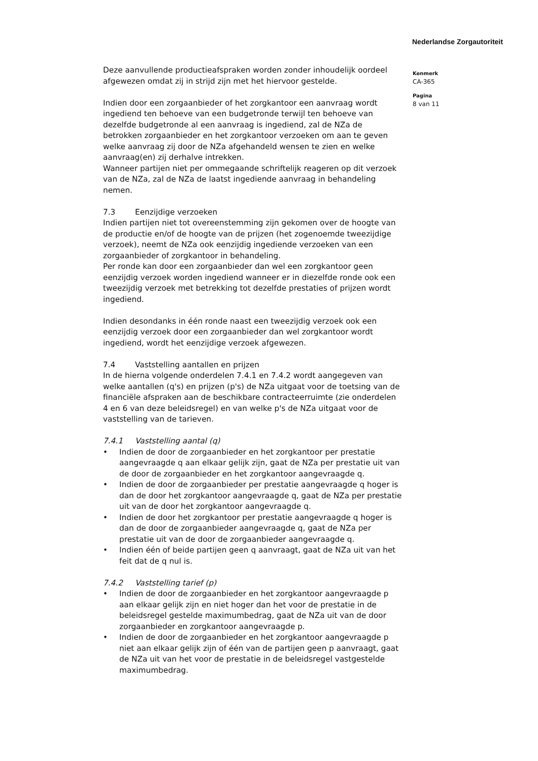Nederlandse Zorgautoriteit
Deze aanvullende productieafspraken worden zonder inhoudelijk oordeel afgewezen omdat zij in strijd zijn met het hiervoor gestelde.
Indien door een zorgaanbieder of het zorgkantoor een aanvraag wordt ingediend ten behoeve van een budgetronde terwijl ten behoeve van dezelfde budgetronde al een aanvraag is ingediend, zal de NZa de betrokken zorgaanbieder en het zorgkantoor verzoeken om aan te geven welke aanvraag zij door de NZa afgehandeld wensen te zien en welke aanvraag(en) zij derhalve intrekken.
Wanneer partijen niet per ommegaande schriftelijk reageren op dit verzoek van de NZa, zal de NZa de laatst ingediende aanvraag in behandeling nemen.
7.3 Eenzijdige verzoeken
Indien partijen niet tot overeenstemming zijn gekomen over de hoogte van de productie en/of de hoogte van de prijzen (het zogenoemde tweezijdige verzoek), neemt de NZa ook eenzijdig ingediende verzoeken van een zorgaanbieder of zorgkantoor in behandeling.
Per ronde kan door een zorgaanbieder dan wel een zorgkantoor geen eenzijdig verzoek worden ingediend wanneer er in diezelfde ronde ook een tweezijdig verzoek met betrekking tot dezelfde prestaties of prijzen wordt ingediend.
Indien desondanks in één ronde naast een tweezijdig verzoek ook een eenzijdig verzoek door een zorgaanbieder dan wel zorgkantoor wordt ingediend, wordt het eenzijdige verzoek afgewezen.
7.4 Vaststelling aantallen en prijzen
In de hierna volgende onderdelen 7.4.1 en 7.4.2 wordt aangegeven van welke aantallen (q's) en prijzen (p's) de NZa uitgaat voor de toetsing van de financiële afspraken aan de beschikbare contracteerruimte (zie onderdelen 4 en 6 van deze beleidsregel) en van welke p's de NZa uitgaat voor de vaststelling van de tarieven.
7.4.1 Vaststelling aantal (q)
• Indien de door de zorgaanbieder en het zorgkantoor per prestatie aangevraagde q aan elkaar gelijk zijn, gaat de NZa per prestatie uit van de door de zorgaanbieder en het zorgkantoor aangevraagde q.
• Indien de door de zorgaanbieder per prestatie aangevraagde q hoger is dan de door het zorgkantoor aangevraagde q, gaat de NZa per prestatie uit van de door het zorgkantoor aangevraagde q.
• Indien de door het zorgkantoor per prestatie aangevraagde q hoger is dan de door de zorgaanbieder aangevraagde q, gaat de NZa per prestatie uit van de door de zorgaanbieder aangevraagde q.
• Indien één of beide partijen geen q aanvraagt, gaat de NZa uit van het feit dat de q nul is.
7.4.2 Vaststelling tarief (p)
• Indien de door de zorgaanbieder en het zorgkantoor aangevraagde p aan elkaar gelijk zijn en niet hoger dan het voor de prestatie in de beleidsregel gestelde maximumbedrag, gaat de NZa uit van de door zorgaanbieder en zorgkantoor aangevraagde p.
• Indien de door de zorgaanbieder en het zorgkantoor aangevraagde p niet aan elkaar gelijk zijn of één van de partijen geen p aanvraagt, gaat de NZa uit van het voor de prestatie in de beleidsregel vastgestelde maximumbedrag.
Kenmerk
CA-365
Pagina
8 van 11